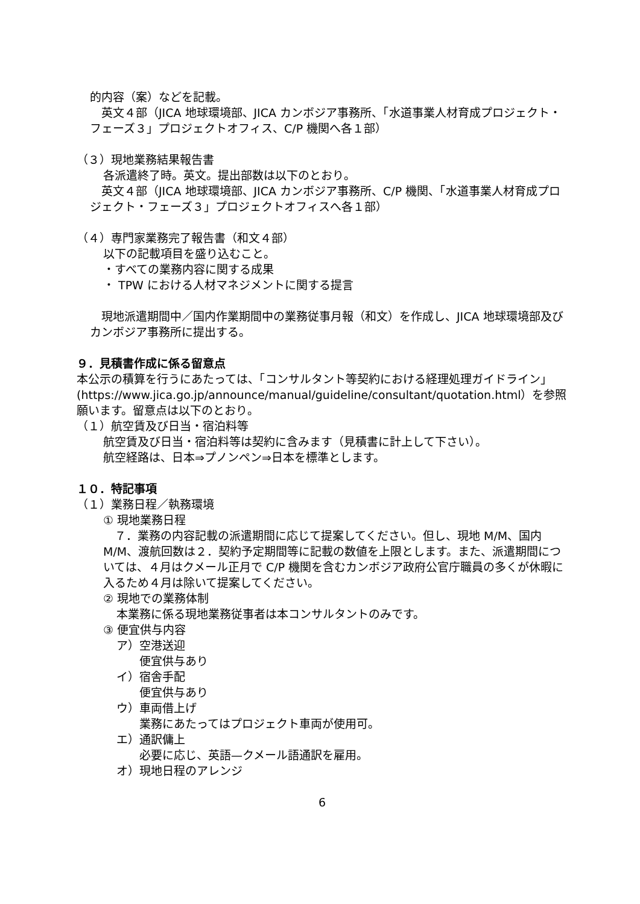的内容（案）などを記載。
　英文４部（JICA 地球環境部、JICA カンボジア事務所、「水道事業人材育成プロジェクト・フェーズ３」プロジェクトオフィス、C/P 機関へ各１部）
（３）現地業務結果報告書
各派遣終了時。英文。提出部数は以下のとおり。
　英文４部（JICA 地球環境部、JICA カンボジア事務所、C/P 機関、「水道事業人材育成プロジェクト・フェーズ３」プロジェクトオフィスへ各１部）
（４）専門家業務完了報告書（和文４部）
以下の記載項目を盛り込むこと。
・すべての業務内容に関する成果
・ TPW における人材マネジメントに関する提言
　現地派遣期間中／国内作業期間中の業務従事月報（和文）を作成し、JICA 地球環境部及びカンボジア事務所に提出する。
９．見積書作成に係る留意点
本公示の積算を行うにあたっては、「コンサルタント等契約における経理処理ガイドライン」(https://www.jica.go.jp/announce/manual/guideline/consultant/quotation.html）を参照願います。留意点は以下のとおり。
（１）航空賃及び日当・宿泊料等
航空賃及び日当・宿泊料等は契約に含みます（見積書に計上して下さい）。
航空経路は、日本⇒プノンペン⇒日本を標準とします。
１０．特記事項
（１）業務日程／執務環境
① 現地業務日程
　７．業務の内容記載の派遣期間に応じて提案してください。但し、現地 M/M、国内 M/M、渡航回数は２．契約予定期間等に記載の数値を上限とします。また、派遣期間については、４月はクメール正月で C/P 機関を含むカンボジア政府公官庁職員の多くが休暇に入るため４月は除いて提案してください。
② 現地での業務体制
本業務に係る現地業務従事者は本コンサルタントのみです。
③ 便宜供与内容
ア）空港送迎
便宜供与あり
イ）宿舎手配
便宜供与あり
ウ）車両借上げ
業務にあたってはプロジェクト車両が使用可。
エ）通訳傭上
必要に応じ、英語—クメール語通訳を雇用。
オ）現地日程のアレンジ
6